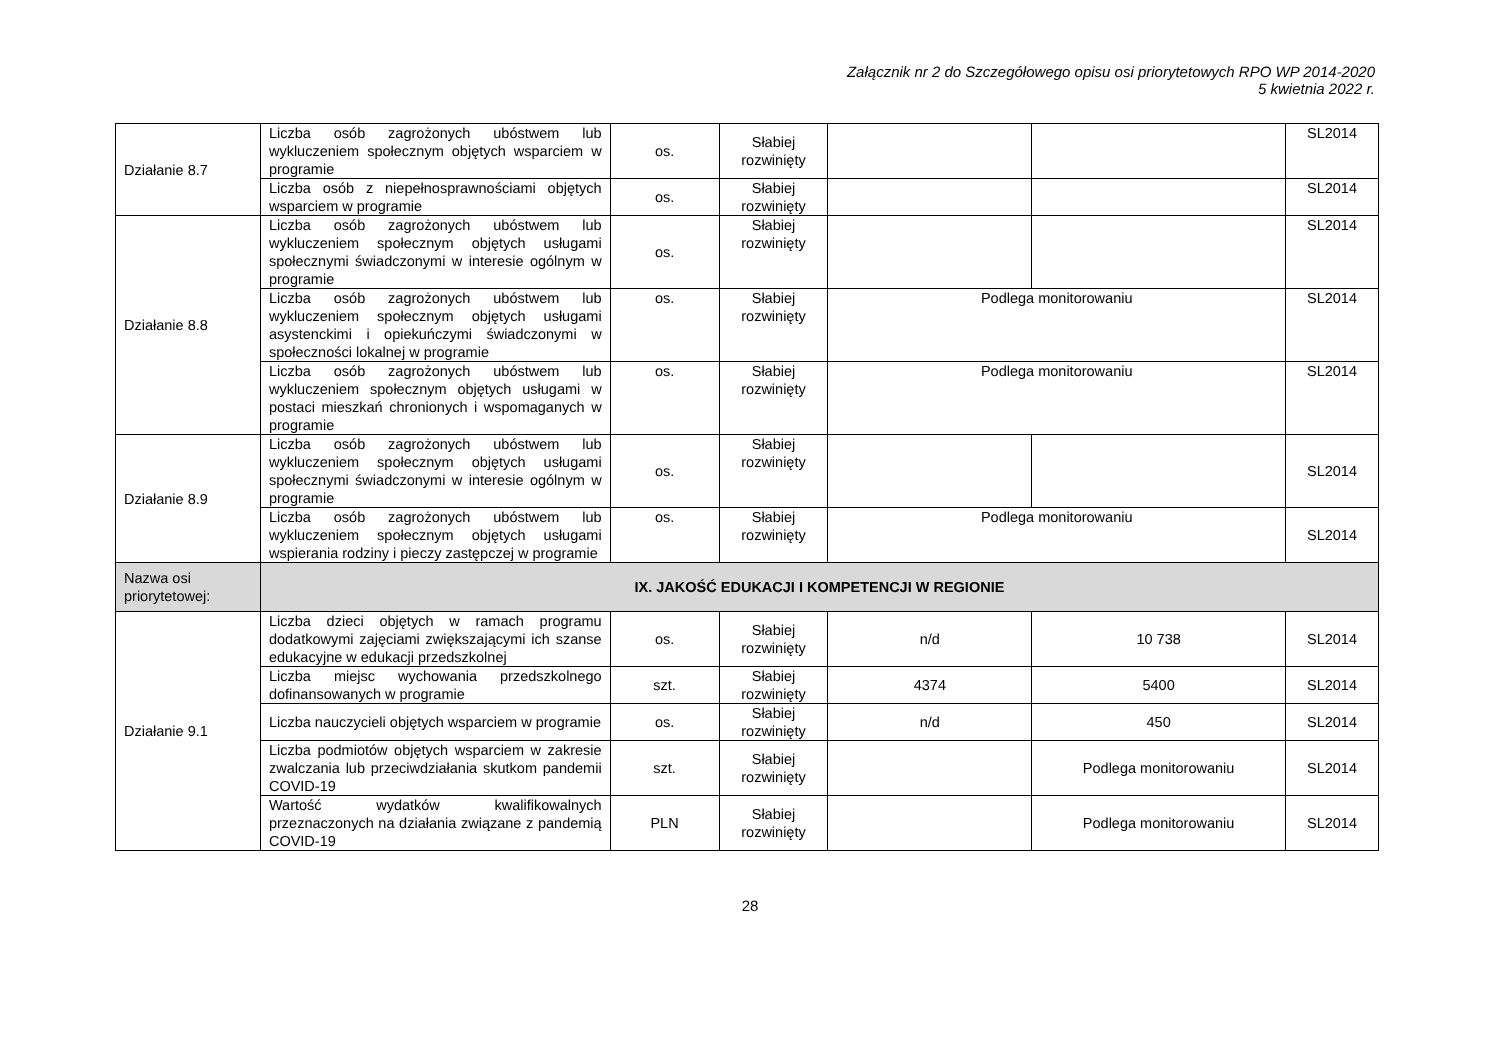Załącznik nr 2 do Szczegółowego opisu osi priorytetowych RPO WP 2014-2020
5 kwietnia 2022 r.
| Działanie 8.7 | Liczba osób zagrożonych ubóstwem lub wykluczeniem społecznym objętych wsparciem w programie | os. | Słabiej rozwinięty | | | SL2014 |
| | Liczba osób z niepełnosprawnościami objętych wsparciem w programie | os. | Słabiej rozwinięty | | | SL2014 |
| Działanie 8.8 | Liczba osób zagrożonych ubóstwem lub wykluczeniem społecznym objętych usługami społecznymi świadczonymi w interesie ogólnym w programie | os. | Słabiej rozwinięty | | | SL2014 |
| | Liczba osób zagrożonych ubóstwem lub wykluczeniem społecznym objętych usługami asystenckimi i opiekuńczymi świadczonymi w społeczności lokalnej w programie | os. | Słabiej rozwinięty | Podlega monitorowaniu | | SL2014 |
| | Liczba osób zagrożonych ubóstwem lub wykluczeniem społecznym objętych usługami w postaci mieszkań chronionych i wspomaganych w programie | os. | Słabiej rozwinięty | Podlega monitorowaniu | | SL2014 |
| Działanie 8.9 | Liczba osób zagrożonych ubóstwem lub wykluczeniem społecznym objętych usługami społecznymi świadczonymi w interesie ogólnym w programie | os. | Słabiej rozwinięty | | | SL2014 |
| | Liczba osób zagrożonych ubóstwem lub wykluczeniem społecznym objętych usługami wspierania rodziny i pieczy zastępczej w programie | os. | Słabiej rozwinięty | Podlega monitorowaniu | | SL2014 |
| Nazwa osi priorytetowej: | IX. JAKOŚĆ EDUKACJI I KOMPETENCJI W REGIONIE | | | | | |
| Działanie 9.1 | Liczba dzieci objętych w ramach programu dodatkowymi zajęciami zwiększającymi ich szanse edukacyjne w edukacji przedszkolnej | os. | Słabiej rozwinięty | n/d | 10 738 | SL2014 |
| | Liczba miejsc wychowania przedszkolnego dofinansowanych w programie | szt. | Słabiej rozwinięty | 4374 | 5400 | SL2014 |
| | Liczba nauczycieli objętych wsparciem w programie | os. | Słabiej rozwinięty | n/d | 450 | SL2014 |
| | Liczba podmiotów objętych wsparciem w zakresie zwalczania lub przeciwdziałania skutkom pandemii COVID-19 | szt. | Słabiej rozwinięty | | Podlega monitorowaniu | SL2014 |
| | Wartość wydatków kwalifikowalnych przeznaczonych na działania związane z pandemią COVID-19 | PLN | Słabiej rozwinięty | | Podlega monitorowaniu | SL2014 |
28